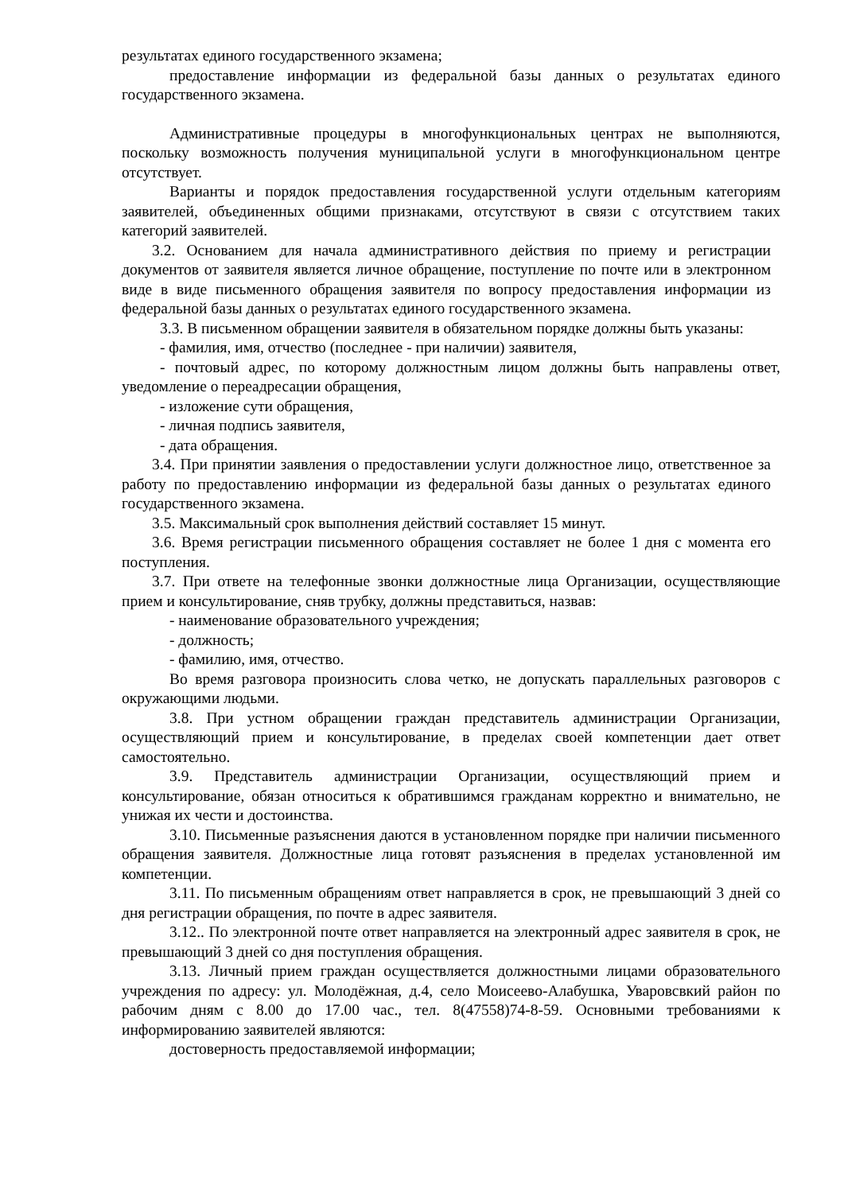результатах единого государственного экзамена;
предоставление информации из федеральной базы данных о результатах единого государственного экзамена.
Административные процедуры в многофункциональных центрах не выполняются, поскольку возможность получения муниципальной услуги в многофункциональном центре отсутствует.
Варианты и порядок предоставления государственной услуги отдельным категориям заявителей, объединенных общими признаками, отсутствуют в связи с отсутствием таких категорий заявителей.
3.2. Основанием для начала административного действия по приему и регистрации документов от заявителя является личное обращение, поступление по почте или в электронном виде в виде письменного обращения заявителя по вопросу предоставления информации из федеральной базы данных о результатах единого государственного экзамена.
3.3. В письменном обращении заявителя в обязательном порядке должны быть указаны:
- фамилия, имя, отчество (последнее - при наличии) заявителя,
- почтовый адрес, по которому должностным лицом должны быть направлены ответ, уведомление о переадресации обращения,
- изложение сути обращения,
- личная подпись заявителя,
- дата обращения.
3.4. При принятии заявления о предоставлении услуги должностное лицо, ответственное за работу по предоставлению информации из федеральной базы данных о результатах единого государственного экзамена.
3.5. Максимальный срок выполнения действий составляет 15 минут.
3.6. Время регистрации письменного обращения составляет не более 1 дня с момента его поступления.
3.7. При ответе на телефонные звонки должностные лица Организации, осуществляющие прием и консультирование, сняв трубку, должны представиться, назвав:
- наименование образовательного учреждения;
- должность;
- фамилию, имя, отчество.
Во время разговора произносить слова четко, не допускать параллельных разговоров с окружающими людьми.
3.8. При устном обращении граждан представитель администрации Организации, осуществляющий прием и консультирование, в пределах своей компетенции дает ответ самостоятельно.
3.9. Представитель администрации Организации, осуществляющий прием и консультирование, обязан относиться к обратившимся гражданам корректно и внимательно, не унижая их чести и достоинства.
3.10. Письменные разъяснения даются в установленном порядке при наличии письменного обращения заявителя. Должностные лица готовят разъяснения в пределах установленной им компетенции.
3.11. По письменным обращениям ответ направляется в срок, не превышающий 3 дней со дня регистрации обращения, по почте в адрес заявителя.
3.12.. По электронной почте ответ направляется на электронный адрес заявителя в срок, не превышающий 3 дней со дня поступления обращения.
3.13. Личный прием граждан осуществляется должностными лицами образовательного учреждения по адресу: ул. Молодёжная, д.4, село Моисеево-Алабушка, Уваровсвкий район по рабочим дням с 8.00 до 17.00 час., тел. 8(47558)74-8-59. Основными требованиями к информированию заявителей являются:
достоверность предоставляемой информации;